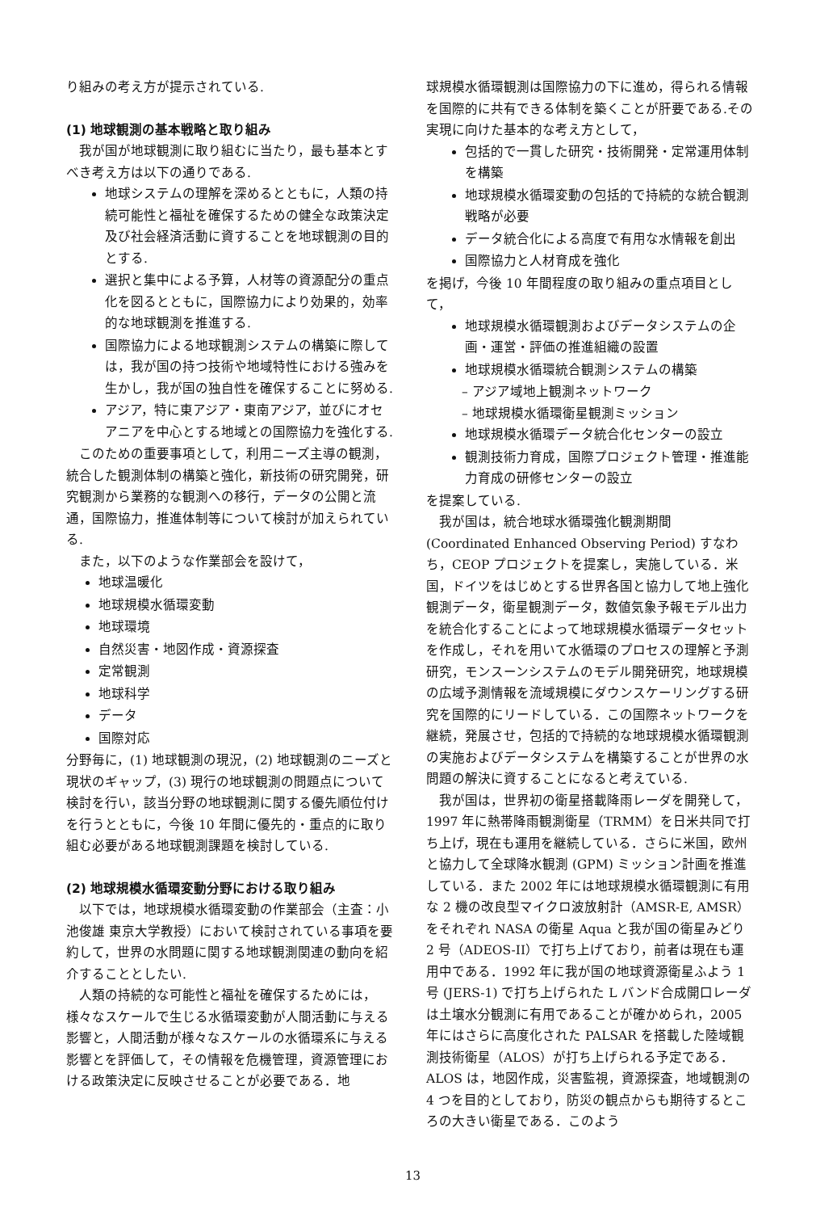り組みの考え方が提示されている.
(1) 地球観測の基本戦略と取り組み
我が国が地球観測に取り組むに当たり，最も基本とすべき考え方は以下の通りである.
地球システムの理解を深めるとともに，人類の持続可能性と福祉を確保するための健全な政策決定及び社会経済活動に資することを地球観測の目的とする.
選択と集中による予算，人材等の資源配分の重点化を図るとともに，国際協力により効果的，効率的な地球観測を推進する.
国際協力による地球観測システムの構築に際しては，我が国の持つ技術や地域特性における強みを生かし，我が国の独自性を確保することに努める.
アジア，特に東アジア・東南アジア，並びにオセアニアを中心とする地域との国際協力を強化する.
このための重要事項として，利用ニーズ主導の観測，統合した観測体制の構築と強化，新技術の研究開発，研究観測から業務的な観測への移行，データの公開と流通，国際協力，推進体制等について検討が加えられている.
また，以下のような作業部会を設けて，
地球温暖化
地球規模水循環変動
地球環境
自然災害・地図作成・資源探査
定常観測
地球科学
データ
国際対応
分野毎に，(1) 地球観測の現況，(2) 地球観測のニーズと現状のギャップ，(3) 現行の地球観測の問題点について検討を行い，該当分野の地球観測に関する優先順位付けを行うとともに，今後 10 年間に優先的・重点的に取り組む必要がある地球観測課題を検討している.
(2) 地球規模水循環変動分野における取り組み
以下では，地球規模水循環変動の作業部会（主査：小池俊雄 東京大学教授）において検討されている事項を要約して，世界の水問題に関する地球観測関連の動向を紹介することとしたい.
人類の持続的な可能性と福祉を確保するためには，様々なスケールで生じる水循環変動が人間活動に与える影響と，人間活動が様々なスケールの水循環系に与える影響とを評価して，その情報を危機管理，資源管理における政策決定に反映させることが必要である．地
球規模水循環観測は国際協力の下に進め，得られる情報を国際的に共有できる体制を築くことが肝要である.その実現に向けた基本的な考え方として，
包括的で一貫した研究・技術開発・定常運用体制を構築
地球規模水循環変動の包括的で持続的な統合観測戦略が必要
データ統合化による高度で有用な水情報を創出
国際協力と人材育成を強化
を掲げ，今後 10 年間程度の取り組みの重点項目として，
地球規模水循環観測およびデータシステムの企画・運営・評価の推進組織の設置
地球規模水循環統合観測システムの構築
– アジア域地上観測ネットワーク
– 地球規模水循環衛星観測ミッション
地球規模水循環データ統合化センターの設立
観測技術力育成，国際プロジェクト管理・推進能力育成の研修センターの設立
を提案している.
我が国は，統合地球水循環強化観測期間 (Coordinated Enhanced Observing Period) すなわち，CEOP プロジェクトを提案し，実施している．米国，ドイツをはじめとする世界各国と協力して地上強化観測データ，衛星観測データ，数値気象予報モデル出力を統合化することによって地球規模水循環データセットを作成し，それを用いて水循環のプロセスの理解と予測研究，モンスーンシステムのモデル開発研究，地球規模の広域予測情報を流域規模にダウンスケーリングする研究を国際的にリードしている．この国際ネットワークを継続，発展させ，包括的で持続的な地球規模水循環観測の実施およびデータシステムを構築することが世界の水問題の解決に資することになると考えている.
我が国は，世界初の衛星搭載降雨レーダを開発して，1997 年に熱帯降雨観測衛星（TRMM）を日米共同で打ち上げ，現在も運用を継続している．さらに米国，欧州と協力して全球降水観測 (GPM) ミッション計画を推進している．また 2002 年には地球規模水循環観測に有用な 2 機の改良型マイクロ波放射計（AMSR-E, AMSR）をそれぞれ NASA の衛星 Aqua と我が国の衛星みどり 2 号（ADEOS-II）で打ち上げており，前者は現在も運用中である．1992 年に我が国の地球資源衛星ふよう 1 号 (JERS-1) で打ち上げられた L バンド合成開口レーダは土壌水分観測に有用であることが確かめられ，2005 年にはさらに高度化された PALSAR を搭載した陸域観測技術衛星（ALOS）が打ち上げられる予定である．ALOS は，地図作成，災害監視，資源探査，地域観測の 4 つを目的としており，防災の観点からも期待するところの大きい衛星である．このよう
13